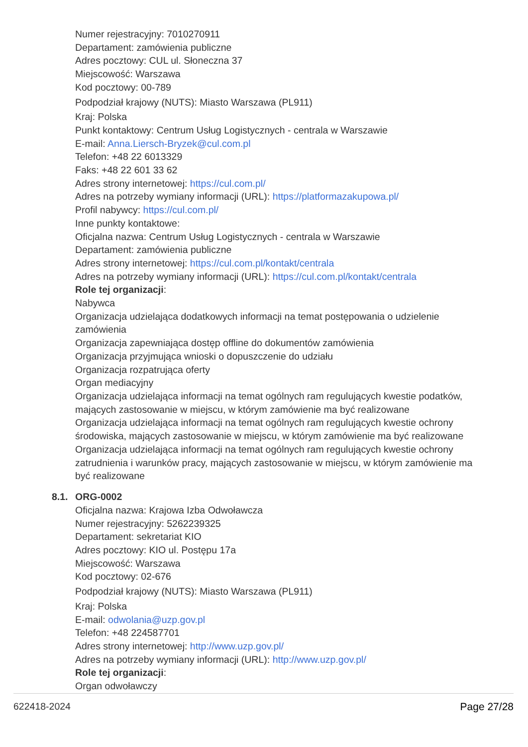Numer rejestracyjny: 7010270911
Departament: zamówienia publiczne
Adres pocztowy: CUL ul. Słoneczna 37
Miejscowość: Warszawa
Kod pocztowy: 00-789
Podpodział krajowy (NUTS): Miasto Warszawa (PL911)
Kraj: Polska
Punkt kontaktowy: Centrum Usług Logistycznych - centrala w Warszawie
E-mail: Anna.Liersch-Bryzek@cul.com.pl
Telefon: +48 22 6013329
Faks: +48 22 601 33 62
Adres strony internetowej: https://cul.com.pl/
Adres na potrzeby wymiany informacji (URL): https://platformazakupowa.pl/
Profil nabywcy: https://cul.com.pl/
Inne punkty kontaktowe:
Oficjalna nazwa: Centrum Usług Logistycznych - centrala w Warszawie
Departament: zamówienia publiczne
Adres strony internetowej: https://cul.com.pl/kontakt/centrala
Adres na potrzeby wymiany informacji (URL): https://cul.com.pl/kontakt/centrala
Role tej organizacji:
Nabywca
Organizacja udzielająca dodatkowych informacji na temat postępowania o udzielenie zamówienia
Organizacja zapewniająca dostęp offline do dokumentów zamówienia
Organizacja przyjmująca wnioski o dopuszczenie do udziału
Organizacja rozpatrująca oferty
Organ mediacyjny
Organizacja udzielająca informacji na temat ogólnych ram regulujących kwestie podatków, mających zastosowanie w miejscu, w którym zamówienie ma być realizowane
Organizacja udzielająca informacji na temat ogólnych ram regulujących kwestie ochrony środowiska, mających zastosowanie w miejscu, w którym zamówienie ma być realizowane
Organizacja udzielająca informacji na temat ogólnych ram regulujących kwestie ochrony zatrudnienia i warunków pracy, mających zastosowanie w miejscu, w którym zamówienie ma być realizowane
8.1. ORG-0002
Oficjalna nazwa: Krajowa Izba Odwoławcza
Numer rejestracyjny: 5262239325
Departament: sekretariat KIO
Adres pocztowy: KIO ul. Postępu 17a
Miejscowość: Warszawa
Kod pocztowy: 02-676
Podpodział krajowy (NUTS): Miasto Warszawa (PL911)
Kraj: Polska
E-mail: odwolania@uzp.gov.pl
Telefon: +48 224587701
Adres strony internetowej: http://www.uzp.gov.pl/
Adres na potrzeby wymiany informacji (URL): http://www.uzp.gov.pl/
Role tej organizacji:
Organ odwoławczy
622418-2024 Page 27/28